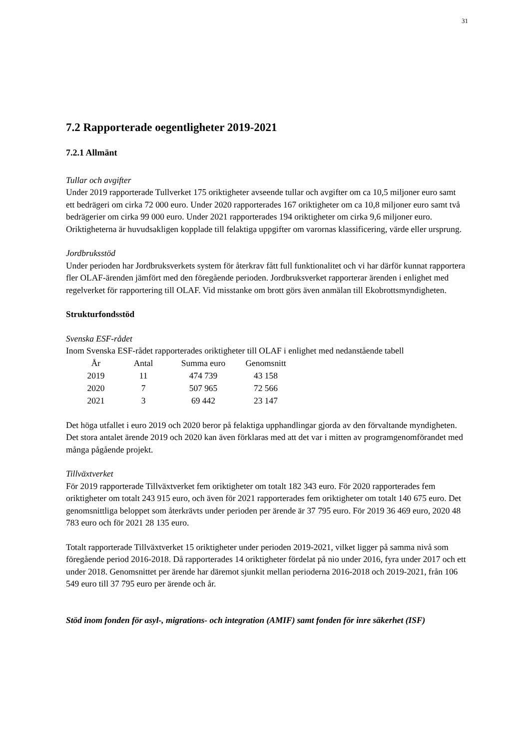31
7.2 Rapporterade oegentligheter 2019-2021
7.2.1 Allmänt
Tullar och avgifter
Under 2019 rapporterade Tullverket 175 oriktigheter avseende tullar och avgifter om ca 10,5 miljoner euro samt ett bedrägeri om cirka 72 000 euro. Under 2020 rapporterades 167 oriktigheter om ca 10,8 miljoner euro samt två bedrägerier om cirka 99 000 euro. Under 2021 rapporterades 194 oriktigheter om cirka 9,6 miljoner euro. Oriktigheterna är huvudsakligen kopplade till felaktiga uppgifter om varornas klassificering, värde eller ursprung.
Jordbruksstöd
Under perioden har Jordbruksverkets system för återkrav fått full funktionalitet och vi har därför kunnat rapportera fler OLAF-ärenden jämfört med den föregående perioden. Jordbruksverket rapporterar ärenden i enlighet med regelverket för rapportering till OLAF. Vid misstanke om brott görs även anmälan till Ekobrottsmyndigheten.
Strukturfondsstöd
Svenska ESF-rådet
Inom Svenska ESF-rådet rapporterades oriktigheter till OLAF i enlighet med nedanstående tabell
| År | Antal | Summa euro | Genomsnitt |
| --- | --- | --- | --- |
| 2019 | 11 | 474 739 | 43 158 |
| 2020 | 7 | 507 965 | 72 566 |
| 2021 | 3 | 69 442 | 23 147 |
Det höga utfallet i euro 2019 och 2020 beror på felaktiga upphandlingar gjorda av den förvaltande myndigheten. Det stora antalet ärende 2019 och 2020 kan även förklaras med att det var i mitten av programgenomförandet med många pågående projekt.
Tillväxtverket
För 2019 rapporterade Tillväxtverket fem oriktigheter om totalt 182 343 euro. För 2020 rapporterades fem oriktigheter om totalt 243 915 euro, och även för 2021 rapporterades fem oriktigheter om totalt 140 675 euro. Det genomsnittliga beloppet som återkrävts under perioden per ärende är 37 795 euro. För 2019 36 469 euro, 2020 48 783 euro och för 2021 28 135 euro.
Totalt rapporterade Tillväxtverket 15 oriktigheter under perioden 2019-2021, vilket ligger på samma nivå som föregående period 2016-2018. Då rapporterades 14 oriktigheter fördelat på nio under 2016, fyra under 2017 och ett under 2018. Genomsnittet per ärende har däremot sjunkit mellan perioderna 2016-2018 och 2019-2021, från 106 549 euro till 37 795 euro per ärende och år.
Stöd inom fonden för asyl-, migrations- och integration (AMIF) samt fonden för inre säkerhet (ISF)